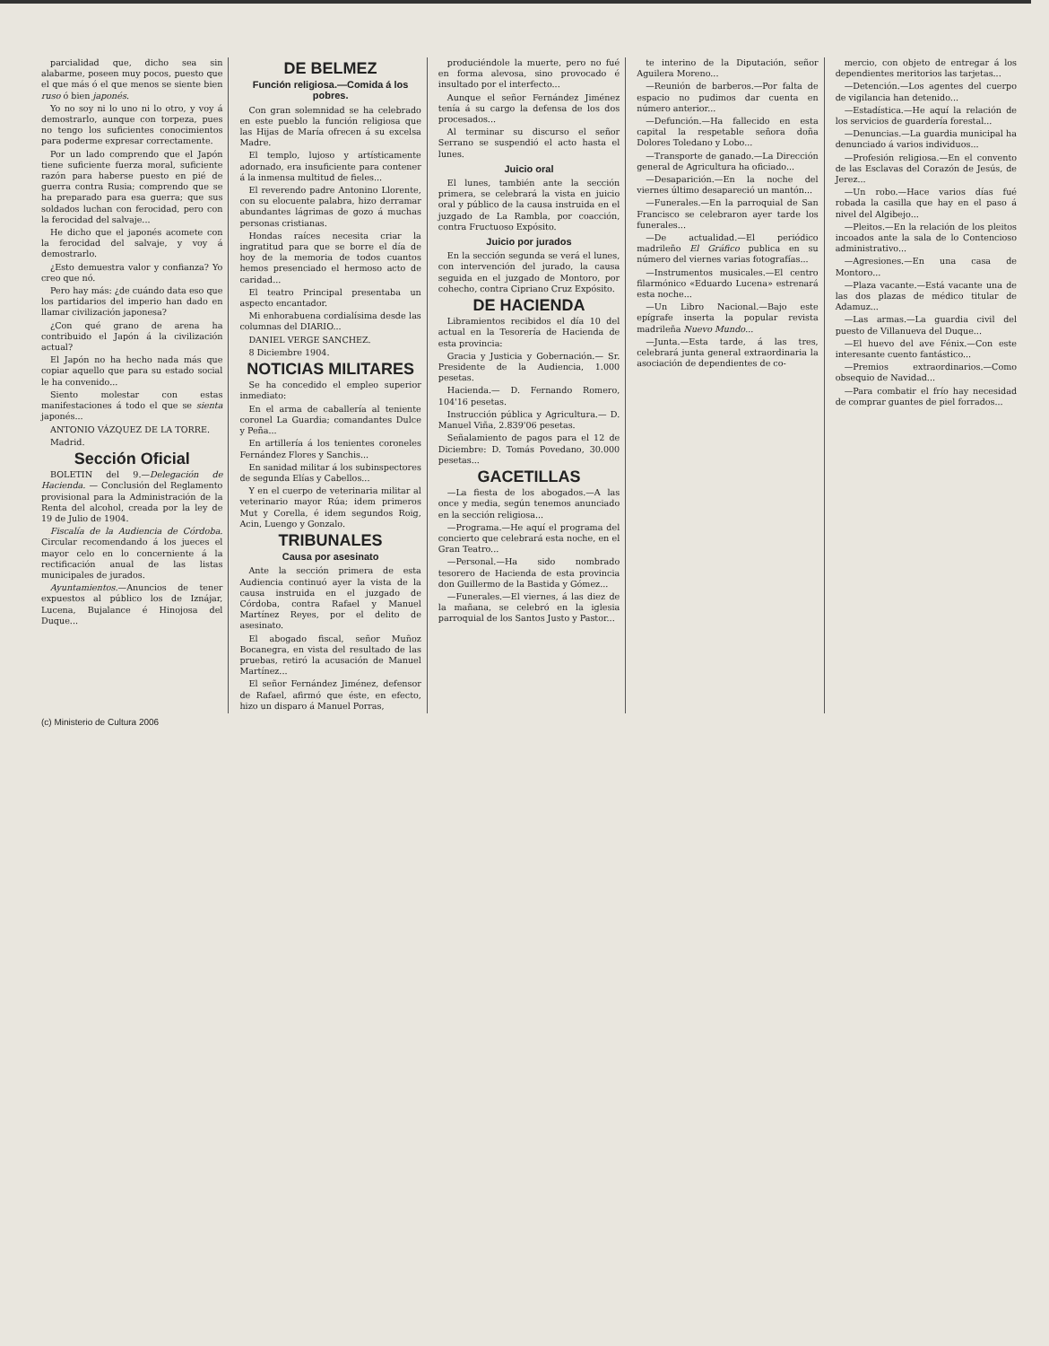parcialidad que, dicho sea sin alabarme, poseen muy pocos, puesto que el que más ó el que menos se siente bien ruso ó bien japonés.
Yo no soy ni lo uno ni lo otro, y voy á demostrarlo, aunque con torpeza, pues no tengo los suficientes conocimientos para poderme expresar correctamente.
Por un lado comprendo que el Japón tiene suficiente fuerza moral, suficiente razón para haberse puesto en pié de guerra contra Rusia; comprendo que se ha preparado para esa guerra; que sus soldados luchan con ferocidad, pero con la ferocidad del salvaje...
He dicho que el japonés acomete con la ferocidad del salvaje, y voy á demostrarlo.
¿Esto demuestra valor y confianza? Yo creo que nó.
Pero hay más: ¿de cuándo data eso que los partidarios del imperio han dado en llamar civilización japonesa?
¿Con qué grano de arena ha contribuido el Japón á la civilización actual?
El Japón no ha hecho nada más que copiar aquello que para su estado social le ha convenido...
Siento molestar con estas manifestaciones á todo el que se sienta japonés...
ANTONIO VÁZQUEZ DE LA TORRE.
Madrid.
Sección Oficial
BOLETIN del 9.—Delegación de Hacienda. — Conclusión del Reglamento provisional para la Administración de la Renta del alcohol, creada por la ley de 19 de Julio de 1904.
Fiscalía de la Audiencia de Córdoba. Circular recomendando á los jueces el mayor celo en lo concerniente á la rectificación anual de las listas municipales de jurados.
Ayuntamientos.—Anuncios de tener expuestos al público los de Iznájar, Lucena, Bujalance é Hinojosa del Duque...
DE BELMEZ
Función religiosa.—Comida á los pobres.
Con gran solemnidad se ha celebrado en este pueblo la función religiosa que las Hijas de María ofrecen á su excelsa Madre.
El templo, lujoso y artísticamente adornado, era insuficiente para contener á la inmensa multitud de fieles...
El reverendo padre Antonino Llorente, con su elocuente palabra, hizo derramar abundantes lágrimas de gozo á muchas personas cristianas.
Hondas raíces necesita criar la ingratitud para que se borre el día de hoy de la memoria de todos cuantos hemos presenciado el hermoso acto de caridad...
El teatro Principal presentaba un aspecto encantador.
Mi enhorabuena cordialísima desde las columnas del DIARIO...
DANIEL VERGE SANCHEZ.
8 Diciembre 1904.
NOTICIAS MILITARES
Se ha concedido el empleo superior inmediato:
En el arma de caballería al teniente coronel La Guardia; comandantes Dulce y Peña...
En artillería á los tenientes coroneles Fernández Flores y Sanchis...
En sanidad militar á los subinspectores de segunda Elías y Cabellos...
Y en el cuerpo de veterinaria militar al veterinario mayor Rúa; idem primeros Mut y Corella, é idem segundos Roig, Acin, Luengo y Gonzalo.
TRIBUNALES
Causa por asesinato
Ante la sección primera de esta Audiencia continuó ayer la vista de la causa instruida en el juzgado de Córdoba, contra Rafael y Manuel Martínez Reyes, por el delito de asesinato.
El abogado fiscal, señor Muñoz Bocanegra, en vista del resultado de las pruebas, retiró la acusación de Manuel Martínez...
El señor Fernández Jiménez, defensor de Rafael, afirmó que éste, en efecto, hizo un disparo á Manuel Porras,
produciéndole la muerte, pero no fué en forma alevosa, sino provocado é insultado por el interfecto...
Aunque el señor Fernández Jiménez tenía á su cargo la defensa de los dos procesados...
Al terminar su discurso el señor Serrano se suspendió el acto hasta el lunes.
Juicio oral
El lunes, también ante la sección primera, se celebrará la vista en juicio oral y público de la causa instruida en el juzgado de La Rambla, por coacción, contra Fructuoso Expósito.
Juicio por jurados
En la sección segunda se verá el lunes, con intervención del jurado, la causa seguida en el juzgado de Montoro, por cohecho, contra Cipriano Cruz Expósito.
DE HACIENDA
Libramientos recibidos el día 10 del actual en la Tesorería de Hacienda de esta provincia:
Gracia y Justicia y Gobernación.— Sr. Presidente de la Audiencia, 1.000 pesetas.
Hacienda.— D. Fernando Romero, 104'16 pesetas.
Instrucción pública y Agricultura.— D. Manuel Viña, 2.839'06 pesetas.
Señalamiento de pagos para el 12 de Diciembre: D. Tomás Povedano, 30.000 pesetas...
GACETILLAS
—La fiesta de los abogados.—A las once y media, según tenemos anunciado en la sección religiosa...
—Programa.—He aquí el programa del concierto que celebrará esta noche, en el Gran Teatro...
—Personal.—Ha sido nombrado tesorero de Hacienda de esta provincia don Guillermo de la Bastida y Gómez...
—Funerales.—El viernes, á las diez de la mañana, se celebró en la iglesia parroquial de los Santos Justo y Pastor...
te interino de la Diputación, señor Aguilera Moreno...
—Reunión de barberos.—Por falta de espacio no pudimos dar cuenta en número anterior...
—Defunción.—Ha fallecido en esta capital la respetable señora doña Dolores Toledano y Lobo...
—Transporte de ganado.—La Dirección general de Agricultura ha oficiado...
—Desaparición.—En la noche del viernes último desapareció un mantón...
—Funerales.—En la parroquial de San Francisco se celebraron ayer tarde los funerales...
—De actualidad.—El periódico madrileño El Gráfico publica en su número del viernes varias fotografías...
—Instrumentos musicales.—El centro filarmónico «Eduardo Lucena» estrenará esta noche...
—Un Libro Nacional.—Bajo este epígrafe inserta la popular revista madrileña Nuevo Mundo...
—Junta.—Esta tarde, á las tres, celebrará junta general extraordinaria la asociación de dependientes de co-
mercio, con objeto de entregar á los dependientes meritorios las tarjetas...
—Detención.—Los agentes del cuerpo de vigilancia han detenido...
—Estadística.—He aquí la relación de los servicios de guardería forestal...
—Denuncias.—La guardia municipal ha denunciado á varios individuos...
—Profesión religiosa.—En el convento de las Esclavas del Corazón de Jesús, de Jerez...
—Un robo.—Hace varios días fué robada la casilla que hay en el paso á nivel del Algibejo...
—Pleitos.—En la relación de los pleitos incoados ante la sala de lo Contencioso administrativo...
—Agresiones.—En una casa de Montoro...
—Plaza vacante.—Está vacante una de las dos plazas de médico titular de Adamuz...
—Las armas.—La guardia civil del puesto de Villanueva del Duque...
—El huevo del ave Fénix.—Con este interesante cuento fantástico...
—Premios extraordinarios.—Como obsequio de Navidad...
—Para combatir el frío hay necesidad de comprar guantes de piel forrados...
(c) Ministerio de Cultura 2006